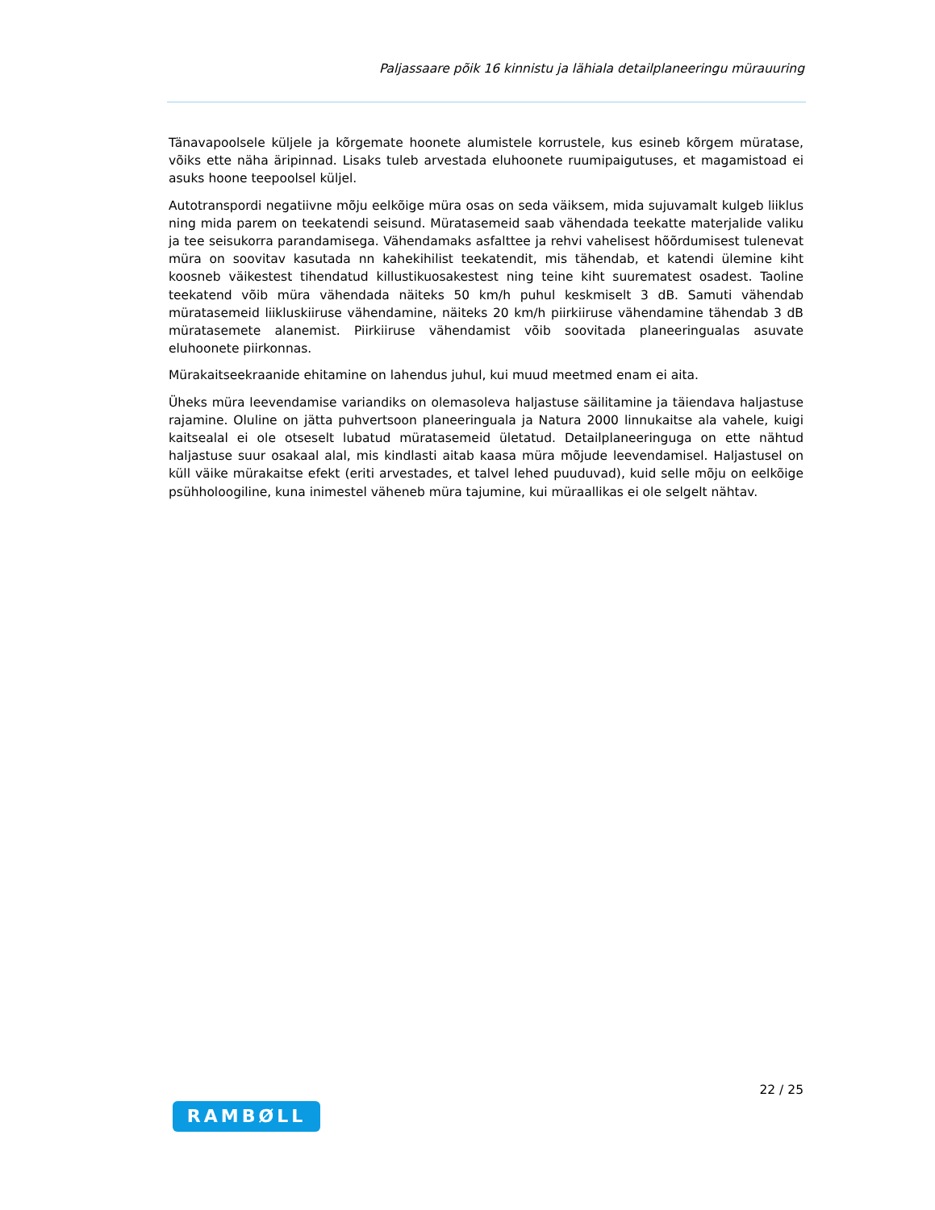Paljassaare põik 16 kinnistu ja lähiala detailplaneeringu mürauuring
Tänavapoolsele küljele ja kõrgemate hoonete alumistele korrustele, kus esineb kõrgem müratase, võiks ette näha äripinnad. Lisaks tuleb arvestada eluhoonete ruumipaigutuses, et magamistoad ei asuks hoone teepoolsel küljel.
Autotranspordi negatiivne mõju eelkõige müra osas on seda väiksem, mida sujuvamalt kulgeb liiklus ning mida parem on teekatendi seisund. Müratasemeid saab vähendada teekatte materjalide valiku ja tee seisukorra parandamisega. Vähendamaks asfalttee ja rehvi vahelisest hõõrdumisest tulenevat müra on soovitav kasutada nn kahekihilist teekatendit, mis tähendab, et katendi ülemine kiht koosneb väikestest tihendatud killustikuosakestest ning teine kiht suurematest osadest. Taoline teekatend võib müra vähendada näiteks 50 km/h puhul keskmiselt 3 dB. Samuti vähendab müratasemeid liikluskiiruse vähendamine, näiteks 20 km/h piirkiiruse vähendamine tähendab 3 dB müratasemete alanemist. Piirkiiruse vähendamist võib soovitada planeeringualas asuvate eluhoonete piirkonnas.
Mürakaitseekraanide ehitamine on lahendus juhul, kui muud meetmed enam ei aita.
Üheks müra leevendamise variandiks on olemasoleva haljastuse säilitamine ja täiendava haljastuse rajamine. Oluline on jätta puhvertsoon planeeringuala ja Natura 2000 linnukaitse ala vahele, kuigi kaitsealal ei ole otseselt lubatud müratasemeid ületatud. Detailplaneeringuga on ette nähtud haljastuse suur osakaal alal, mis kindlasti aitab kaasa müra mõjude leevendamisel. Haljastusel on küll väike mürakaitse efekt (eriti arvestades, et talvel lehed puuduvad), kuid selle mõju on eelkõige psühholoogiline, kuna inimestel väheneb müra tajumine, kui müraallikas ei ole selgelt nähtav.
22 / 25
RAMBØLL